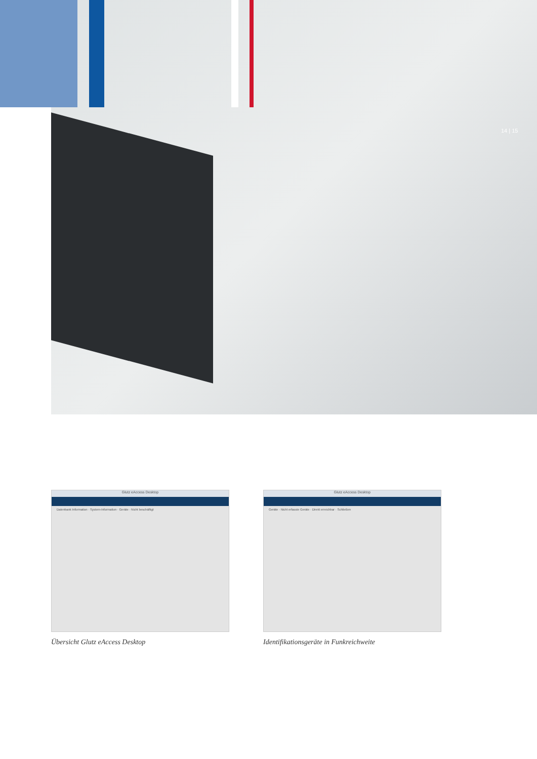14 | 15
Glutz eAccess Desktop
Datenbank Information · System-Information · Geräte · Nicht beschäftigt
Übersicht Glutz eAccess Desktop
Glutz eAccess Desktop
Geräte · Nicht erfasste Geräte · Direkt erreichbar · Schließen
Identifikationsgeräte in Funkreichweite